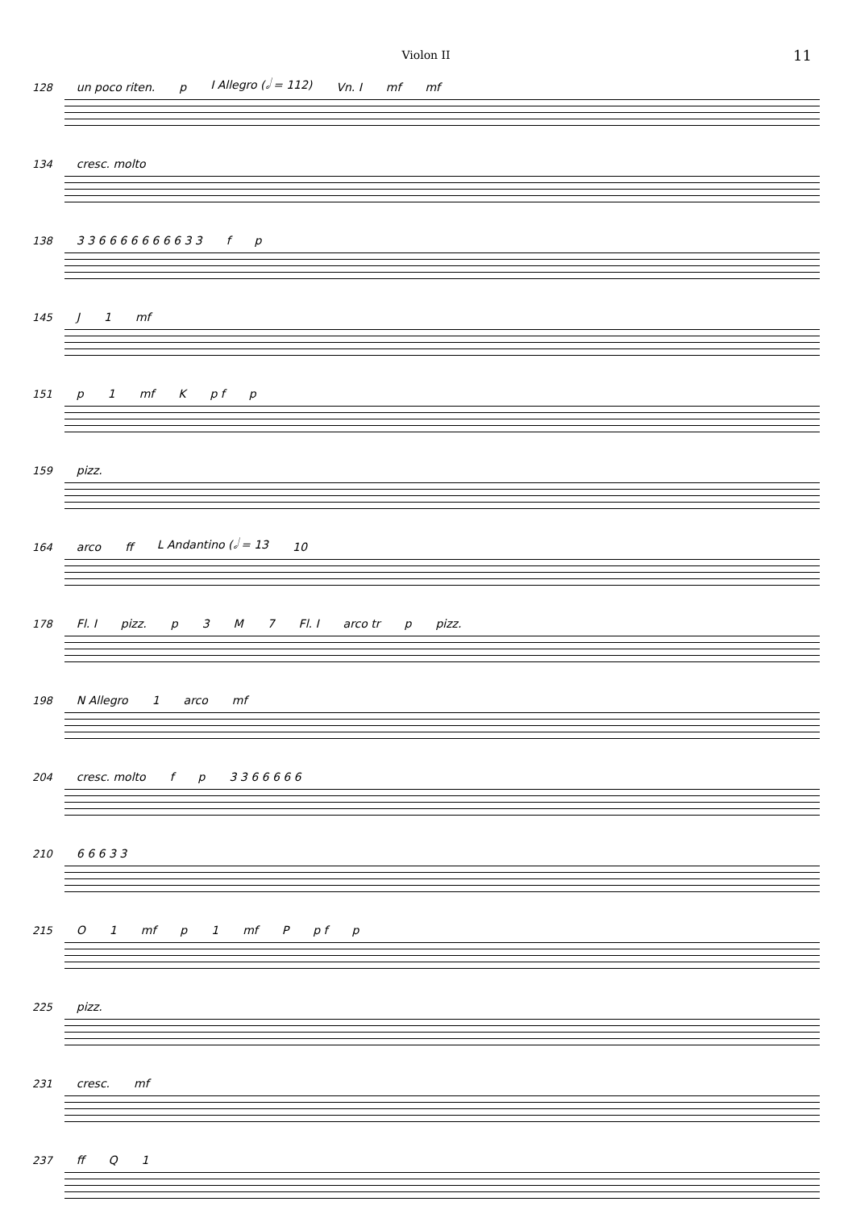Violon II 11
128 un poco riten. p I Allegro (𝅗𝅥 = 112) Vn. I mf mf
134 cresc. molto
138 3 3 6 6 6 6 6 6 6 6 3 3 f p
145 J 1 mf
151 p 1 mf K p f p
159 pizz.
164 arco ff L Andantino (𝅗𝅥 = 13 10
178 Fl. I pizz. p 3 M 7 Fl. I arco tr p pizz.
198 N Allegro 1 arco mf
204 cresc. molto f p 3 3 6 6 6 6 6
210 6 6 6 3 3
215 O 1 mf p 1 mf P p f p
225 pizz.
231 cresc. mf
237 ff Q 1